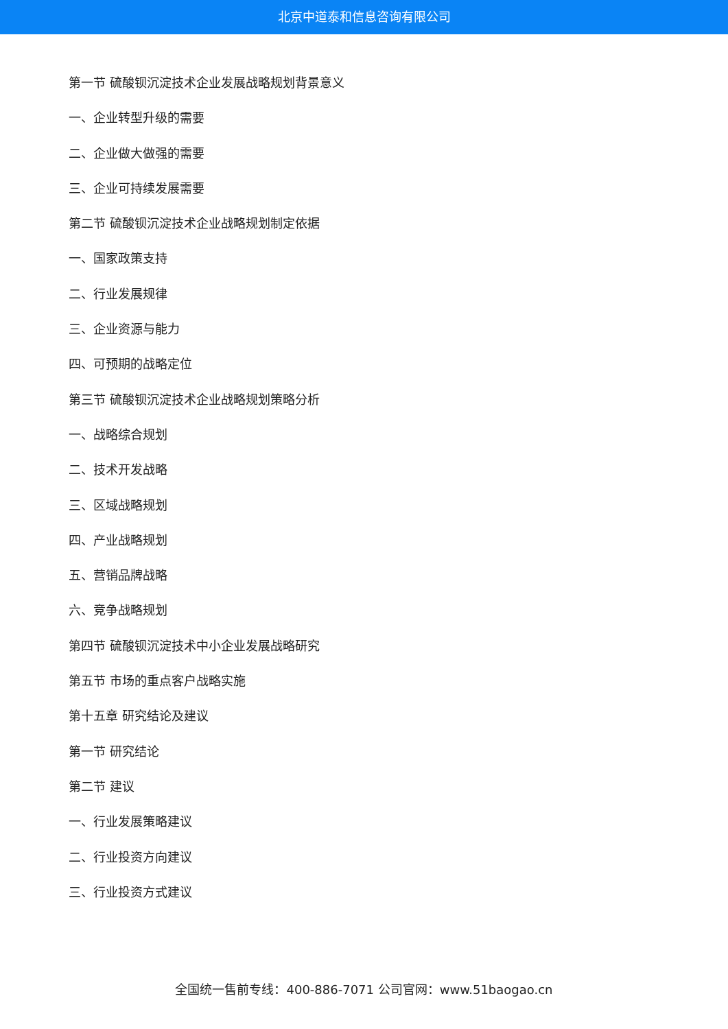北京中道泰和信息咨询有限公司
第一节 硫酸钡沉淀技术企业发展战略规划背景意义
一、企业转型升级的需要
二、企业做大做强的需要
三、企业可持续发展需要
第二节 硫酸钡沉淀技术企业战略规划制定依据
一、国家政策支持
二、行业发展规律
三、企业资源与能力
四、可预期的战略定位
第三节 硫酸钡沉淀技术企业战略规划策略分析
一、战略综合规划
二、技术开发战略
三、区域战略规划
四、产业战略规划
五、营销品牌战略
六、竞争战略规划
第四节 硫酸钡沉淀技术中小企业发展战略研究
第五节 市场的重点客户战略实施
第十五章 研究结论及建议
第一节 研究结论
第二节 建议
一、行业发展策略建议
二、行业投资方向建议
三、行业投资方式建议
全国统一售前专线：400-886-7071 公司官网：www.51baogao.cn